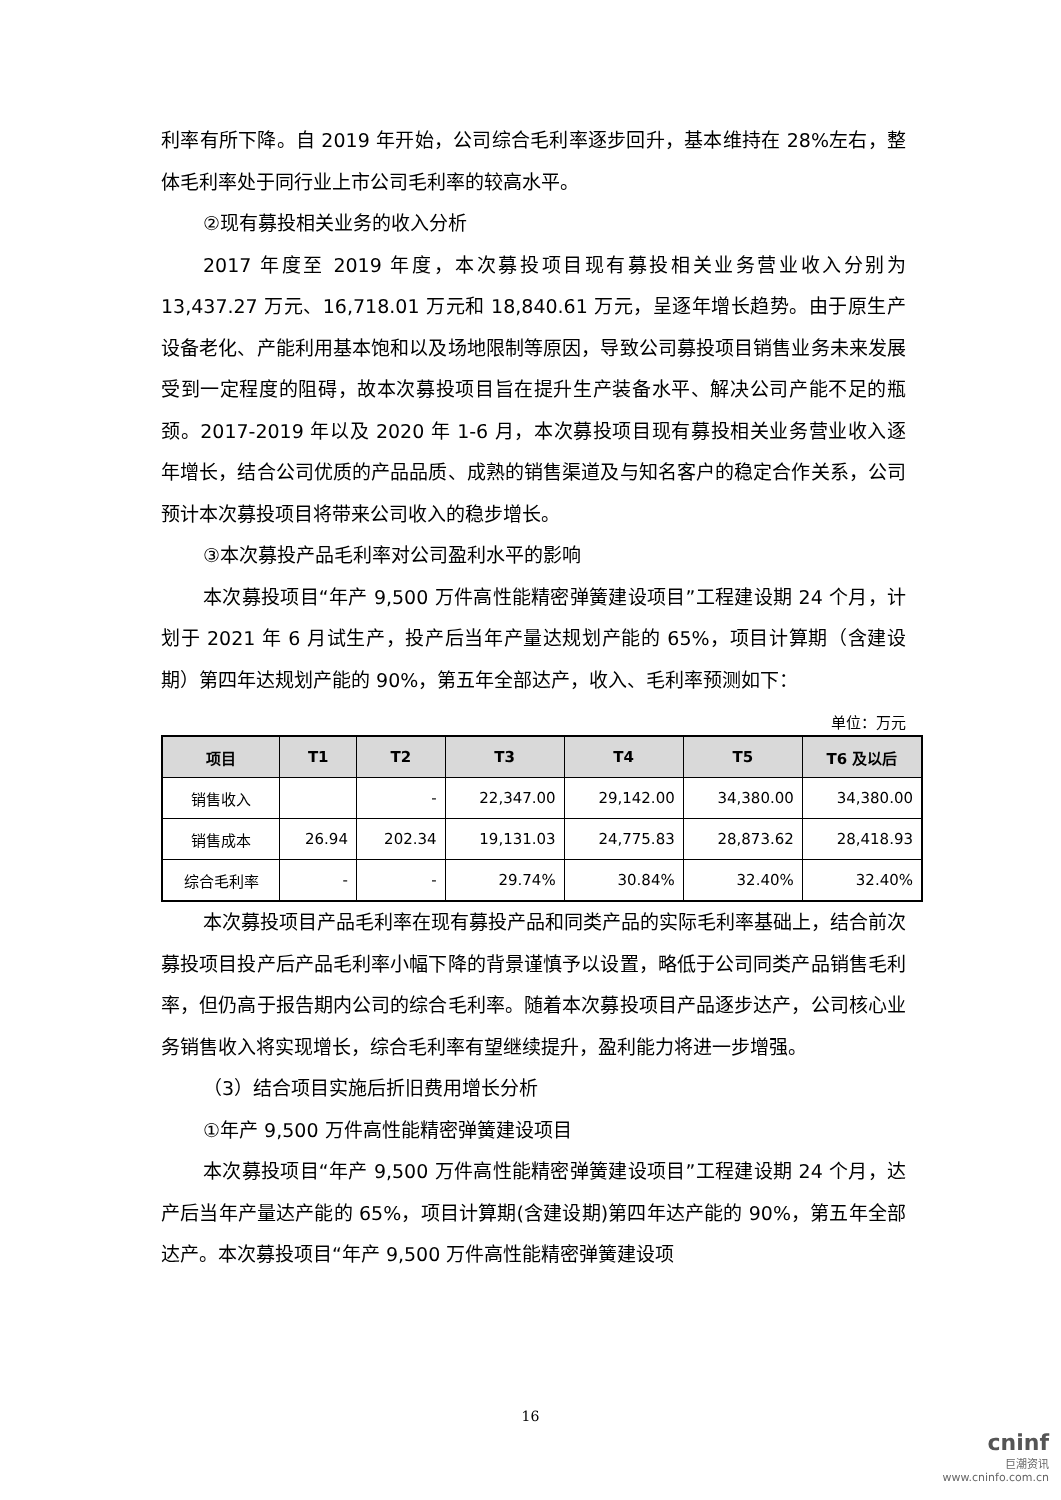利率有所下降。自 2019 年开始，公司综合毛利率逐步回升，基本维持在 28%左右，整体毛利率处于同行业上市公司毛利率的较高水平。
②现有募投相关业务的收入分析
2017 年度至 2019 年度，本次募投项目现有募投相关业务营业收入分别为 13,437.27 万元、16,718.01 万元和 18,840.61 万元，呈逐年增长趋势。由于原生产设备老化、产能利用基本饱和以及场地限制等原因，导致公司募投项目销售业务未来发展受到一定程度的阻碍，故本次募投项目旨在提升生产装备水平、解决公司产能不足的瓶颈。2017-2019 年以及 2020 年 1-6 月，本次募投项目现有募投相关业务营业收入逐年增长，结合公司优质的产品品质、成熟的销售渠道及与知名客户的稳定合作关系，公司预计本次募投项目将带来公司收入的稳步增长。
③本次募投产品毛利率对公司盈利水平的影响
本次募投项目“年产 9,500 万件高性能精密弹簧建设项目”工程建设期 24 个月，计划于 2021 年 6 月试生产，投产后当年产量达规划产能的 65%，项目计算期（含建设期）第四年达规划产能的 90%，第五年全部达产，收入、毛利率预测如下：
单位：万元
| 项目 | T1 | T2 | T3 | T4 | T5 | T6 及以后 |
| --- | --- | --- | --- | --- | --- | --- |
| 销售收入 | | - | 22,347.00 | 29,142.00 | 34,380.00 | 34,380.00 |
| 销售成本 | 26.94 | 202.34 | 19,131.03 | 24,775.83 | 28,873.62 | 28,418.93 |
| 综合毛利率 | - | - | 29.74% | 30.84% | 32.40% | 32.40% |
本次募投项目产品毛利率在现有募投产品和同类产品的实际毛利率基础上，结合前次募投项目投产后产品毛利率小幅下降的背景谨慎予以设置，略低于公司同类产品销售毛利率，但仍高于报告期内公司的综合毛利率。随着本次募投项目产品逐步达产，公司核心业务销售收入将实现增长，综合毛利率有望继续提升，盈利能力将进一步增强。
（3）结合项目实施后折旧费用增长分析
①年产 9,500 万件高性能精密弹簧建设项目
本次募投项目“年产 9,500 万件高性能精密弹簧建设项目”工程建设期 24 个月，达产后当年产量达产能的 65%，项目计算期(含建设期)第四年达产能的 90%，第五年全部达产。本次募投项目“年产 9,500 万件高性能精密弹簧建设项
16
cninf
巨潮资讯
www.cninfo.com.cn